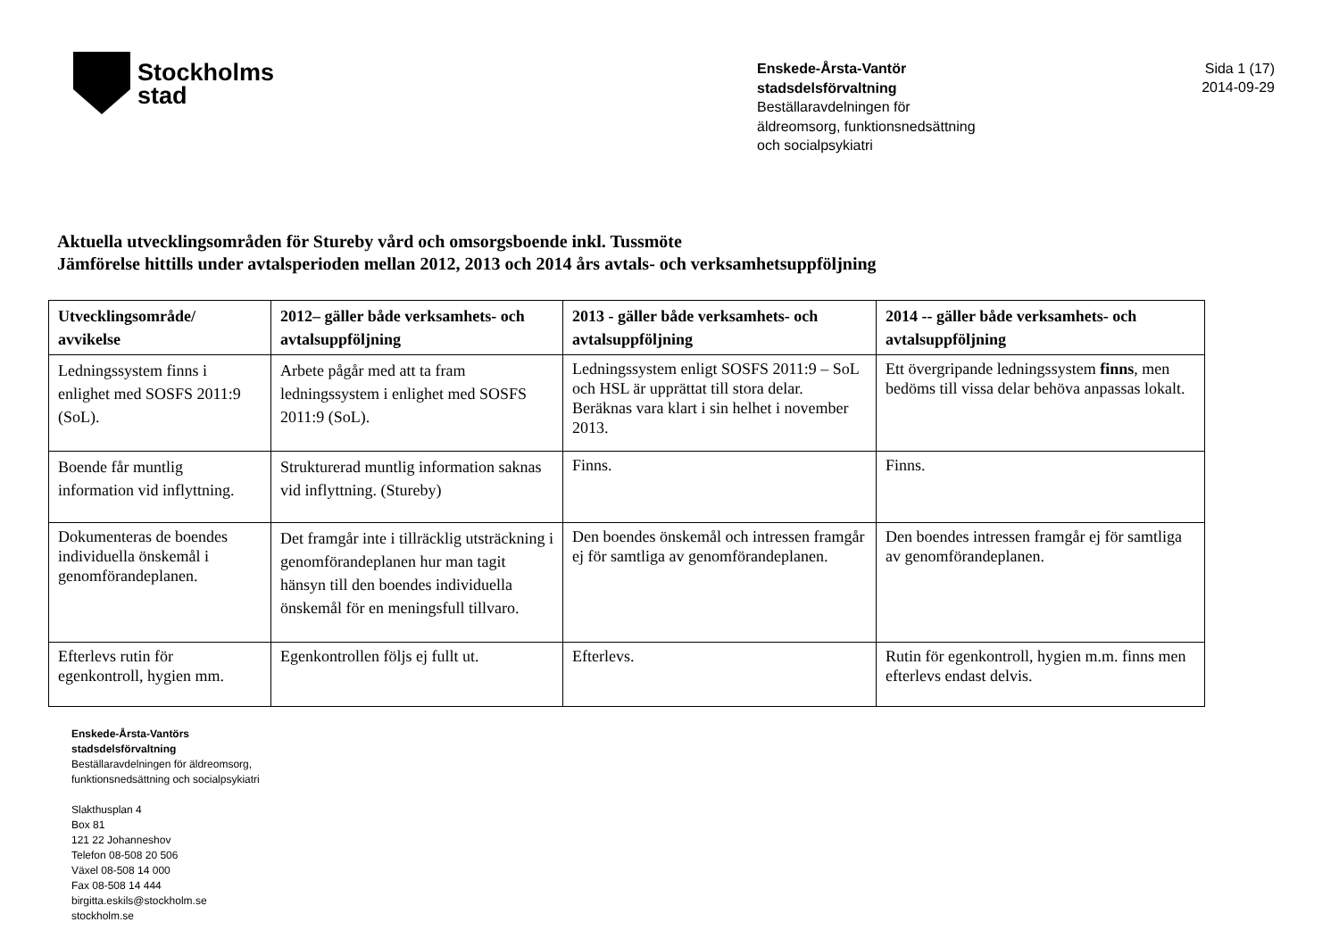Stockholms
stad
Enskede-Årsta-Vantör
stadsdelsförvaltning
Beställaravdelningen för
äldreomsorg, funktionsnedsättning
och socialpsykiatri
Sida 1 (17)
2014-09-29
Aktuella utvecklingsområden för Stureby vård och omsorgsboende inkl. Tussmöte
Jämförelse hittills under avtalsperioden mellan 2012, 2013 och 2014 års avtals- och verksamhetsuppföljning
| Utvecklingsområde/ avvikelse | 2012– gäller både verksamhets- och avtalsuppföljning | 2013 - gäller både verksamhets- och avtalsuppföljning | 2014 -- gäller både verksamhets- och avtalsuppföljning |
| --- | --- | --- | --- |
| Ledningssystem finns i enlighet med SOSFS 2011:9 (SoL). | Arbete pågår med att ta fram ledningssystem i enlighet med SOSFS 2011:9 (SoL). | Ledningssystem enligt SOSFS 2011:9 – SoL och HSL är upprättat till stora delar. Beräknas vara klart i sin helhet i november 2013. | Ett övergripande ledningssystem finns , men bedöms till vissa delar behöva anpassas lokalt. |
| Boende får muntlig information vid inflyttning. | Strukturerad muntlig information saknas vid inflyttning. (Stureby) | Finns. | Finns. |
| Dokumenteras de boendes individuella önskemål i genomförandeplanen. | Det framgår inte i tillräcklig utsträckning i genomförandeplanen hur man tagit hänsyn till den boendes individuella önskemål för en meningsfull tillvaro. | Den boendes önskemål och intressen framgår ej för samtliga av genomförandeplanen. | Den boendes intressen framgår ej för samtliga av genomförandeplanen. |
| Efterlevs rutin för egenkontroll, hygien mm. | Egenkontrollen följs ej fullt ut. | Efterlevs. | Rutin för egenkontroll, hygien m.m. finns men efterlevs endast delvis. |
Enskede-Årsta-Vantörs
stadsdelsförvaltning
Beställaravdelningen för äldreomsorg,
funktionsnedsättning och socialpsykiatri
Slakthusplan 4
Box 81
121 22 Johanneshov
Telefon 08-508 20 506
Växel 08-508 14 000
Fax 08-508 14 444
birgitta.eskils@stockholm.se
stockholm.se